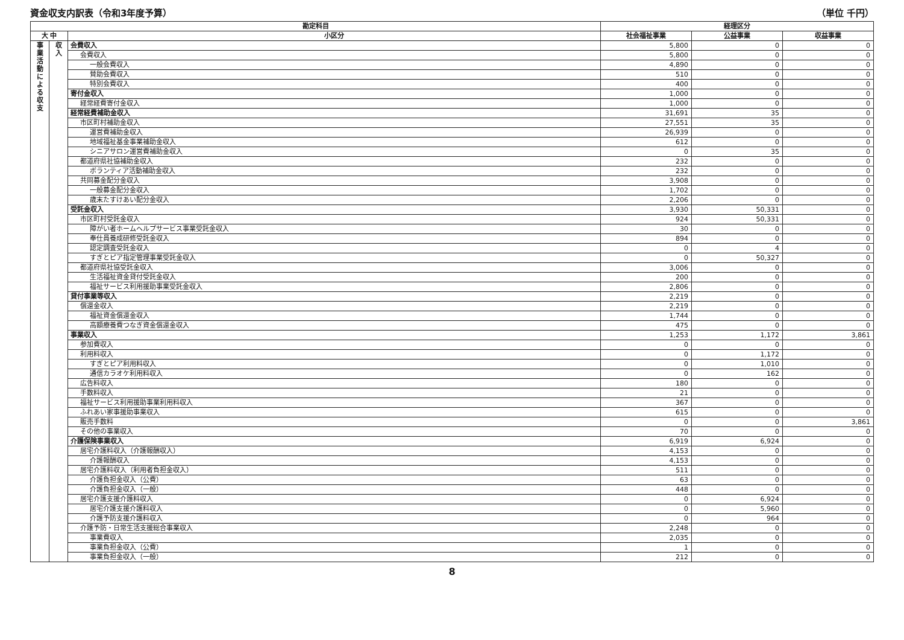資金収支内訳表（令和3年度予算） （単位 千円）
| 勘定科目 | | | 経理区分 | | |
| --- | --- | --- | --- | --- | --- |
| 大 中 | | 小区分 | 社会福祉事業 | 公益事業 | 収益事業 |
| 事業活動による収支 | 収入 | 会費収入 | 5,800 | 0 | 0 |
| | | 会費収入 | 5,800 | 0 | 0 |
| | | 一般会費収入 | 4,890 | 0 | 0 |
| | | 賛助会費収入 | 510 | 0 | 0 |
| | | 特別会費収入 | 400 | 0 | 0 |
| | | 寄付金収入 | 1,000 | 0 | 0 |
| | | 経常経費寄付金収入 | 1,000 | 0 | 0 |
| | | 経常経費補助金収入 | 31,691 | 35 | 0 |
| | | 市区町村補助金収入 | 27,551 | 35 | 0 |
| | | 運営費補助金収入 | 26,939 | 0 | 0 |
| | | 地域福祉基金事業補助金収入 | 612 | 0 | 0 |
| | | シニアサロン運営費補助金収入 | 0 | 35 | 0 |
| | | 都道府県社協補助金収入 | 232 | 0 | 0 |
| | | ボランティア活動補助金収入 | 232 | 0 | 0 |
| | | 共同募金配分金収入 | 3,908 | 0 | 0 |
| | | 一般募金配分金収入 | 1,702 | 0 | 0 |
| | | 歳末たすけあい配分金収入 | 2,206 | 0 | 0 |
| | | 受託金収入 | 3,930 | 50,331 | 0 |
| | | 市区町村受託金収入 | 924 | 50,331 | 0 |
| | | 障がい者ホームヘルプサービス事業受託金収入 | 30 | 0 | 0 |
| | | 奉仕員養成研修受託金収入 | 894 | 0 | 0 |
| | | 認定調査受託金収入 | 0 | 4 | 0 |
| | | すぎとピア指定管理事業受託金収入 | 0 | 50,327 | 0 |
| | | 都道府県社協受託金収入 | 3,006 | 0 | 0 |
| | | 生活福祉資金貸付受託金収入 | 200 | 0 | 0 |
| | | 福祉サービス利用援助事業受託金収入 | 2,806 | 0 | 0 |
| | | 貸付事業等収入 | 2,219 | 0 | 0 |
| | | 償還金収入 | 2,219 | 0 | 0 |
| | | 福祉資金償還金収入 | 1,744 | 0 | 0 |
| | | 高額療養費つなぎ資金償還金収入 | 475 | 0 | 0 |
| | | 事業収入 | 1,253 | 1,172 | 3,861 |
| | | 参加費収入 | 0 | 0 | 0 |
| | | 利用料収入 | 0 | 1,172 | 0 |
| | | すぎとピア利用料収入 | 0 | 1,010 | 0 |
| | | 通信カラオケ利用料収入 | 0 | 162 | 0 |
| | | 広告料収入 | 180 | 0 | 0 |
| | | 手数料収入 | 21 | 0 | 0 |
| | | 福祉サービス利用援助事業利用料収入 | 367 | 0 | 0 |
| | | ふれあい家事援助事業収入 | 615 | 0 | 0 |
| | | 販売手数料 | 0 | 0 | 3,861 |
| | | その他の事業収入 | 70 | 0 | 0 |
| | | 介護保険事業収入 | 6,919 | 6,924 | 0 |
| | | 居宅介護料収入（介護報酬収入） | 4,153 | 0 | 0 |
| | | 介護報酬収入 | 4,153 | 0 | 0 |
| | | 居宅介護料収入（利用者負担金収入） | 511 | 0 | 0 |
| | | 介護負担金収入（公費） | 63 | 0 | 0 |
| | | 介護負担金収入（一般） | 448 | 0 | 0 |
| | | 居宅介護支援介護料収入 | 0 | 6,924 | 0 |
| | | 居宅介護支援介護料収入 | 0 | 5,960 | 0 |
| | | 介護予防支援介護料収入 | 0 | 964 | 0 |
| | | 介護予防・日常生活支援総合事業収入 | 2,248 | 0 | 0 |
| | | 事業費収入 | 2,035 | 0 | 0 |
| | | 事業負担金収入（公費） | 1 | 0 | 0 |
| | | 事業負担金収入（一般） | 212 | 0 | 0 |
8